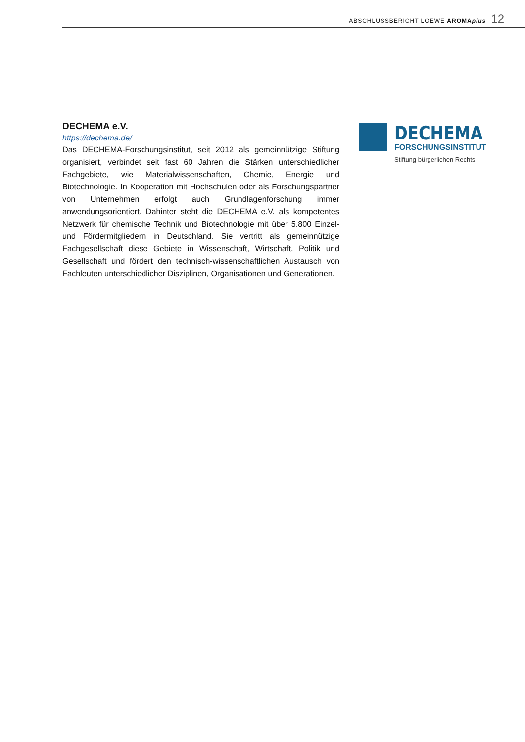ABSCHLUSSBERICHT LOEWE AROMAplus 12
DECHEMA e.V.
https://dechema.de/
Das DECHEMA-Forschungsinstitut, seit 2012 als gemeinnützige Stiftung organisiert, verbindet seit fast 60 Jahren die Stärken unterschiedlicher Fachgebiete, wie Materialwissenschaften, Chemie, Energie und Biotechnologie. In Kooperation mit Hochschulen oder als Forschungspartner von Unternehmen erfolgt auch Grundlagenforschung immer anwendungsorientiert. Dahinter steht die DECHEMA e.V. als kompetentes Netzwerk für chemische Technik und Biotechnologie mit über 5.800 Einzel- und Fördermitgliedern in Deutschland. Sie vertritt als gemeinnützige Fachgesellschaft diese Gebiete in Wissenschaft, Wirtschaft, Politik und Gesellschaft und fördert den technisch-wissenschaftlichen Austausch von Fachleuten unterschiedlicher Disziplinen, Organisationen und Generationen.
DECHEMA
FORSCHUNGSINSTITUT
Stiftung bürgerlichen Rechts